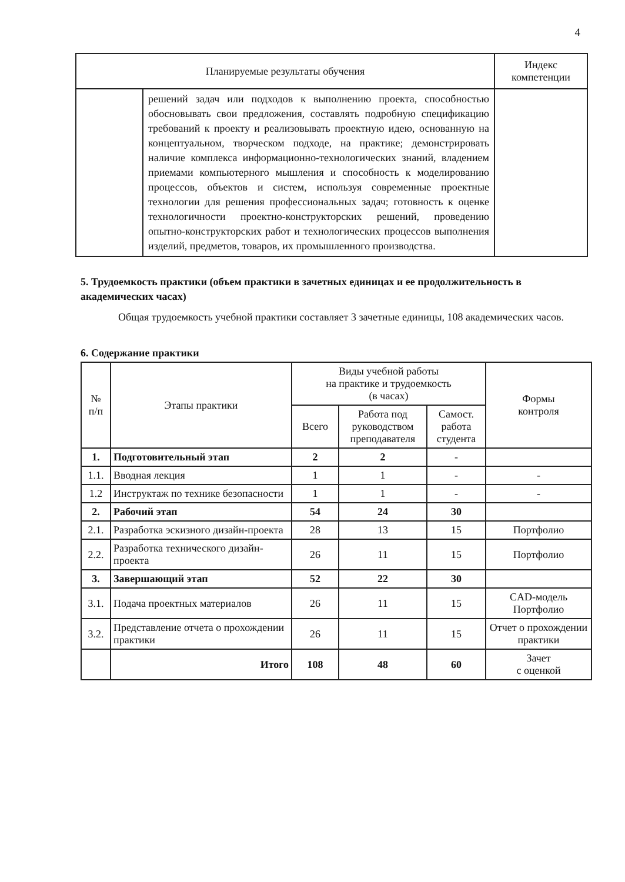4
| Планируемые результаты обучения | | Индекс компетенции |
| --- | --- | --- |
| | решений задач или подходов к выполнению проекта, способностью обосновывать свои предложения, составлять подробную спецификацию требований к проекту и реализовывать проектную идею, основанную на концептуальном, творческом подходе, на практике; демонстрировать наличие комплекса информационно-технологических знаний, владением приемами компьютерного мышления и способность к моделированию процессов, объектов и систем, используя современные проектные технологии для решения профессиональных задач; готовность к оценке технологичности проектно-конструкторских решений, проведению опытно-конструкторских работ и технологических процессов выполнения изделий, предметов, товаров, их промышленного производства. | |
5. Трудоемкость практики (объем практики в зачетных единицах и ее продолжительность в академических часах)
Общая трудоемкость учебной практики составляет 3 зачетные единицы, 108 академических часов.
6. Содержание практики
| № п/п | Этапы практики | Виды учебной работы на практике и трудоемкость (в часах) | | | Формы контроля |
| --- | --- | --- | --- | --- | --- |
| | | Всего | Работа под руководством преподавателя | Самост. работа студента | |
| 1. | Подготовительный этап | 2 | 2 | - | |
| 1.1. | Вводная лекция | 1 | 1 | - | - |
| 1.2 | Инструктаж по технике безопасности | 1 | 1 | - | - |
| 2. | Рабочий этап | 54 | 24 | 30 | |
| 2.1. | Разработка эскизного дизайн-проекта | 28 | 13 | 15 | Портфолио |
| 2.2. | Разработка технического дизайн-проекта | 26 | 11 | 15 | Портфолио |
| 3. | Завершающий этап | 52 | 22 | 30 | |
| 3.1. | Подача проектных материалов | 26 | 11 | 15 | CAD-модель Портфолио |
| 3.2. | Представление отчета о прохождении практики | 26 | 11 | 15 | Отчет о прохождении практики |
| | Итого | 108 | 48 | 60 | Зачет с оценкой |